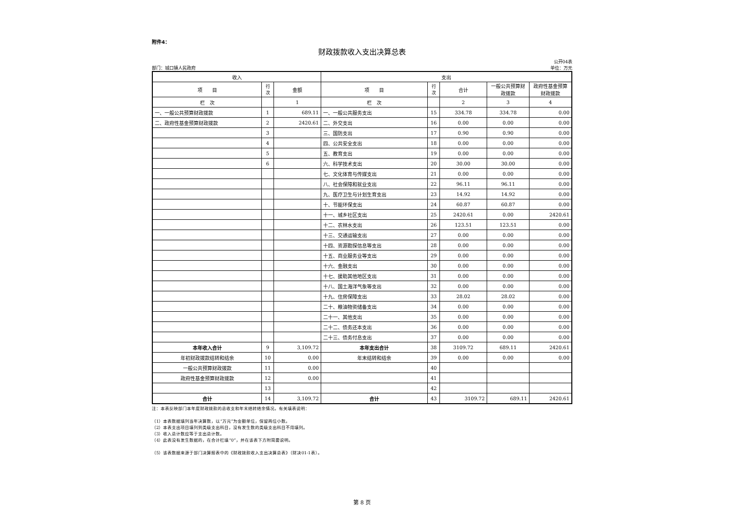附件4：
财政拨款收入支出决算总表
公开04表
部门：城口镇人民政府 单位：万元
| 收入 | | | 支出 | | | | |
| --- | --- | --- | --- | --- | --- | --- | --- |
| 项 目 | 行次 | 金额 | 项 目 | 行次 | 合计 | 一般公共预算财政拨款 | 政府性基金预算财政拨款 |
| 栏 次 | | 1 | 栏 次 | | 2 | 3 | 4 |
| 一、一般公共预算财政拨款 | 1 | 689.11 | 一、一般公共服务支出 | 15 | 334.78 | 334.78 | 0.00 |
| 二、政府性基金预算财政拨款 | 2 | 2420.61 | 二、外交支出 | 16 | 0.00 | 0.00 | 0.00 |
| | 3 | | 三、国防支出 | 17 | 0.90 | 0.90 | 0.00 |
| | 4 | | 四、公共安全支出 | 18 | 0.00 | 0.00 | 0.00 |
| | 5 | | 五、教育支出 | 19 | 0.00 | 0.00 | 0.00 |
| | 6 | | 六、科学技术支出 | 20 | 30.00 | 30.00 | 0.00 |
| | | | 七、文化体育与传媒支出 | 21 | 0.00 | 0.00 | 0.00 |
| | | | 八、社会保障和就业支出 | 22 | 96.11 | 96.11 | 0.00 |
| | | | 九、医疗卫生与计划生育支出 | 23 | 14.92 | 14.92 | 0.00 |
| | | | 十、节能环保支出 | 24 | 60.87 | 60.87 | 0.00 |
| | | | 十一、城乡社区支出 | 25 | 2420.61 | 0.00 | 2420.61 |
| | | | 十二、农林水支出 | 26 | 123.51 | 123.51 | 0.00 |
| | | | 十三、交通运输支出 | 27 | 0.00 | 0.00 | 0.00 |
| | | | 十四、资源勘探信息等支出 | 28 | 0.00 | 0.00 | 0.00 |
| | | | 十五、商业服务业等支出 | 29 | 0.00 | 0.00 | 0.00 |
| | | | 十六、金融支出 | 30 | 0.00 | 0.00 | 0.00 |
| | | | 十七、援助其他地区支出 | 31 | 0.00 | 0.00 | 0.00 |
| | | | 十八、国土海洋气象等支出 | 32 | 0.00 | 0.00 | 0.00 |
| | | | 十九、住房保障支出 | 33 | 28.02 | 28.02 | 0.00 |
| | | | 二十、粮油物资储备支出 | 34 | 0.00 | 0.00 | 0.00 |
| | | | 二十一、其他支出 | 35 | 0.00 | 0.00 | 0.00 |
| | | | 二十二、债务还本支出 | 36 | 0.00 | 0.00 | 0.00 |
| | | | 二十三、债务付息支出 | 37 | 0.00 | 0.00 | 0.00 |
| 本年收入合计 | 9 | 3,109.72 | 本年支出合计 | 38 | 3109.72 | 689.11 | 2420.61 |
| 年初财政拨款结转和结余 | 10 | 0.00 | 年末结转和结余 | 39 | 0.00 | 0.00 | 0.00 |
| 一般公共预算财政拨款 | 11 | 0.00 | | 40 | | | |
| 政府性基金预算财政拨款 | 12 | 0.00 | | 41 | | | |
| | 13 | | | 42 | | | |
| 合计 | 14 | 3,109.72 | 合计 | 43 | 3109.72 | 689.11 | 2420.61 |
注：本表反映部门本年度财政拨款的总收支和年末结转结余情况。有关填表说明：
（1）本表数据填列当年决算数，以“万元”为金额单位，保留两位小数。
（2）本表支出项目填列到类级支出科目，没有发生数的类级支出科目不用填列。
（3）收入总计数应等于支出总计数。
（4）此表没有发生数据的，在合计栏填“0”，并在该表下方附简要说明。
（5）该表数据来源于部门决算报表中的《财政拨款收入支出决算总表》（财决01-1表）。
第 8 页